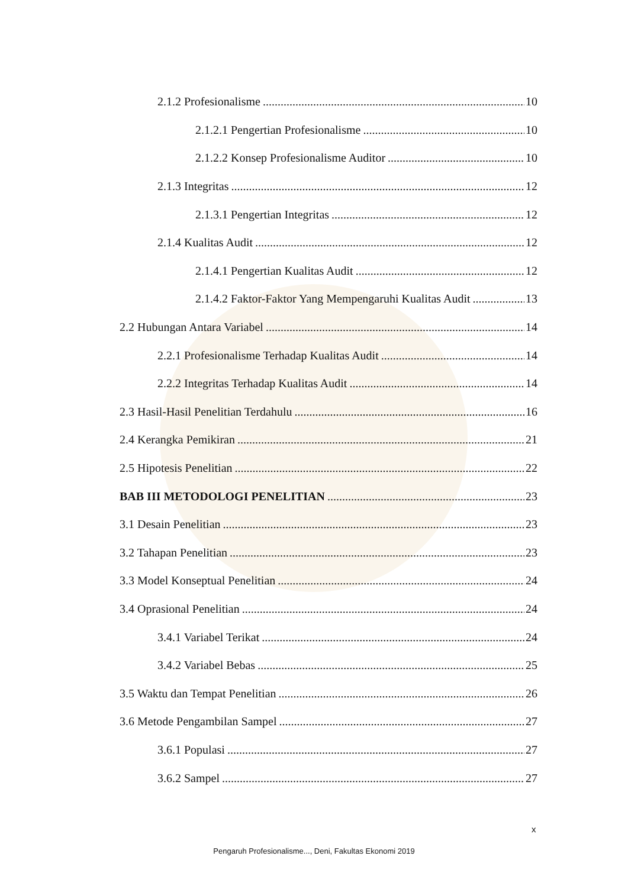2.1.2 Profesionalisme 10
2.1.2.1 Pengertian Profesionalisme 10
2.1.2.2 Konsep Profesionalisme Auditor 10
2.1.3 Integritas 12
2.1.3.1 Pengertian Integritas 12
2.1.4 Kualitas Audit 12
2.1.4.1 Pengertian Kualitas Audit 12
2.1.4.2 Faktor-Faktor Yang Mempengaruhi Kualitas Audit 13
2.2 Hubungan Antara Variabel 14
2.2.1 Profesionalisme Terhadap Kualitas Audit 14
2.2.2 Integritas Terhadap Kualitas Audit 14
2.3 Hasil-Hasil Penelitian Terdahulu 16
2.4 Kerangka Pemikiran 21
2.5 Hipotesis Penelitian 22
BAB III METODOLOGI PENELITIAN 23
3.1 Desain Penelitian 23
3.2 Tahapan Penelitian 23
3.3 Model Konseptual Penelitian 24
3.4 Oprasional Penelitian 24
3.4.1 Variabel Terikat 24
3.4.2 Variabel Bebas 25
3.5 Waktu dan Tempat Penelitian 26
3.6 Metode Pengambilan Sampel 27
3.6.1 Populasi 27
3.6.2 Sampel 27
x
Pengaruh Profesionalisme..., Deni, Fakultas Ekonomi 2019